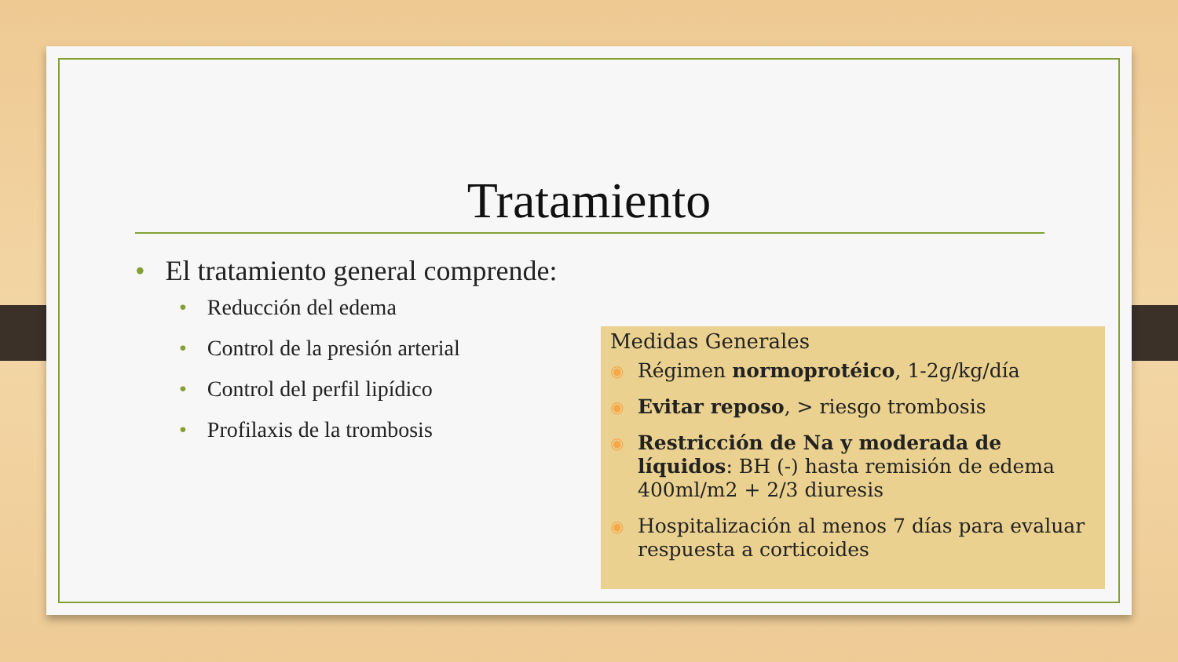Tratamiento
• El tratamiento general comprende:
• Reducción del edema
• Control de la presión arterial
• Control del perfil lipídico
• Profilaxis de la trombosis
Medidas Generales
◉ Régimen normoprotéico, 1-2g/kg/día
◉ Evitar reposo, > riesgo trombosis
◉ Restricción de Na y moderada de líquidos: BH (-) hasta remisión de edema 400ml/m2 + 2/3 diuresis
◉ Hospitalización al menos 7 días para evaluar respuesta a corticoides